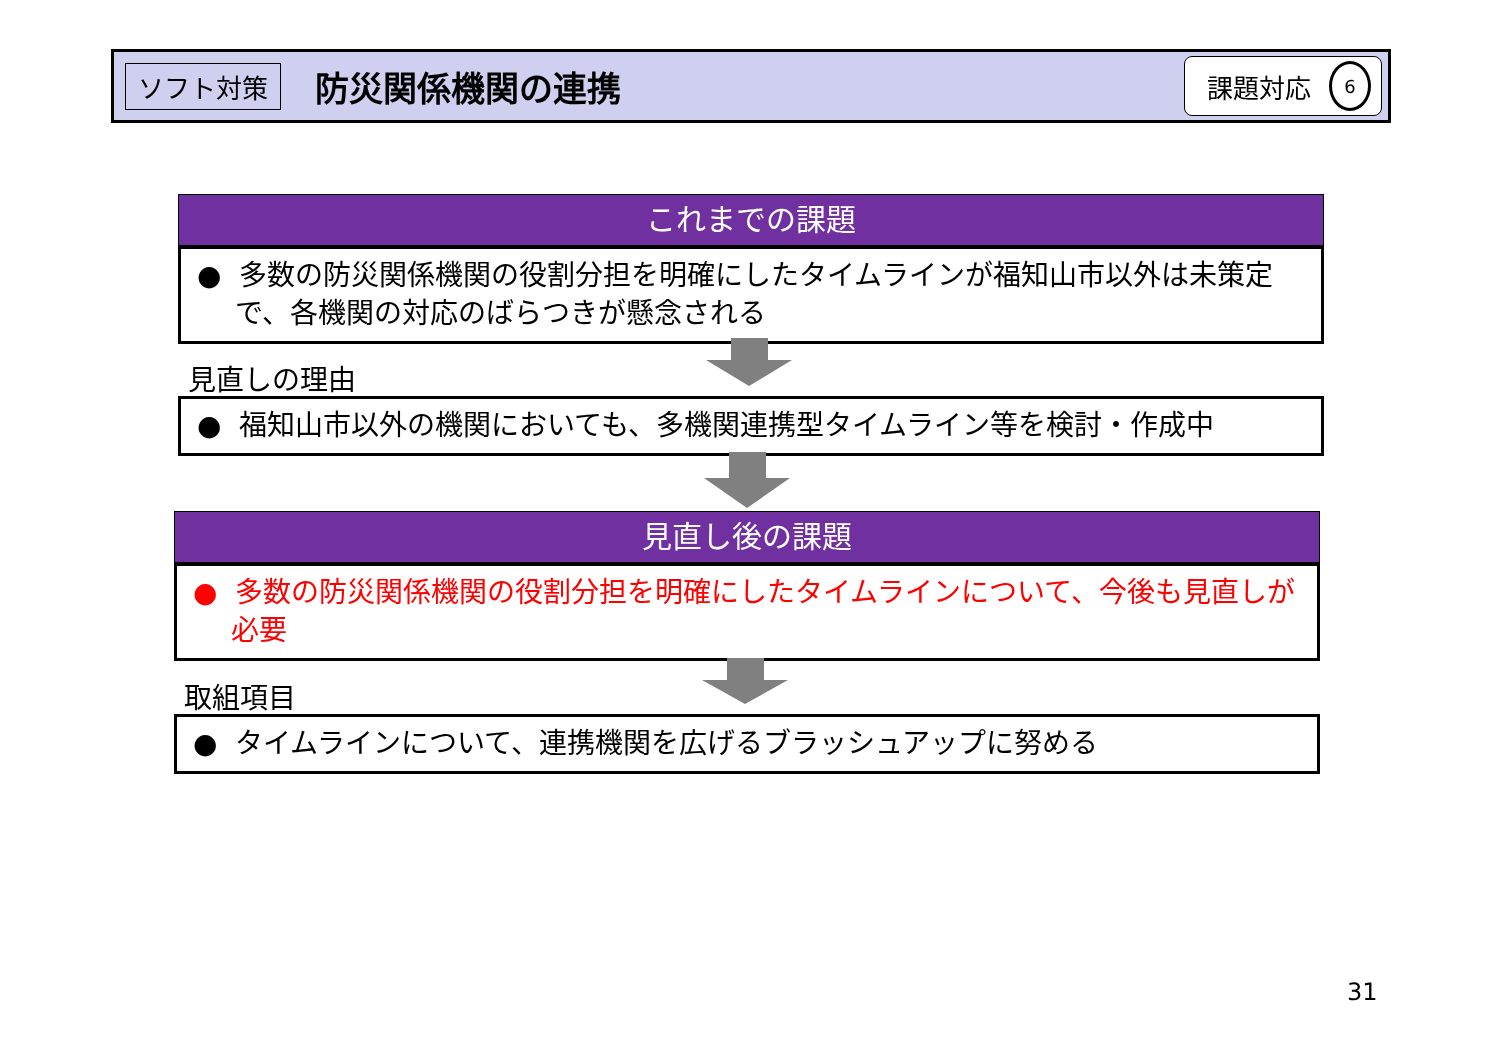ソフト対策 防災関係機関の連携 課題対応 6
これまでの課題
● 多数の防災関係機関の役割分担を明確にしたタイムラインが福知山市以外は未策定で、各機関の対応のばらつきが懸念される
見直しの理由
● 福知山市以外の機関においても、多機関連携型タイムライン等を検討・作成中
見直し後の課題
● 多数の防災関係機関の役割分担を明確にしたタイムラインについて、今後も見直しが必要
取組項目
● タイムラインについて、連携機関を広げるブラッシュアップに努める
31